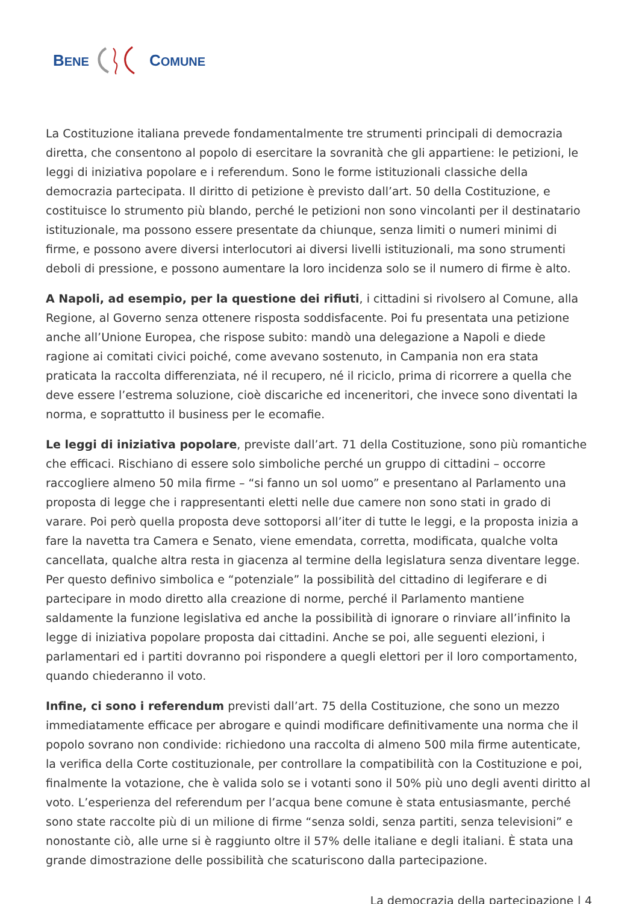BENE COMUNE
La Costituzione italiana prevede fondamentalmente tre strumenti principali di democrazia diretta, che consentono al popolo di esercitare la sovranità che gli appartiene: le petizioni, le leggi di iniziativa popolare e i referendum. Sono le forme istituzionali classiche della democrazia partecipata. Il diritto di petizione è previsto dall’art. 50 della Costituzione, e costituisce lo strumento più blando, perché le petizioni non sono vincolanti per il destinatario istituzionale, ma possono essere presentate da chiunque, senza limiti o numeri minimi di firme, e possono avere diversi interlocutori ai diversi livelli istituzionali, ma sono strumenti deboli di pressione, e possono aumentare la loro incidenza solo se il numero di firme è alto.
A Napoli, ad esempio, per la questione dei rifiuti, i cittadini si rivolsero al Comune, alla Regione, al Governo senza ottenere risposta soddisfacente. Poi fu presentata una petizione anche all’Unione Europea, che rispose subito: mandò una delegazione a Napoli e diede ragione ai comitati civici poiché, come avevano sostenuto, in Campania non era stata praticata la raccolta differenziata, né il recupero, né il riciclo, prima di ricorrere a quella che deve essere l’estrema soluzione, cioè discariche ed inceneritori, che invece sono diventati la norma, e soprattutto il business per le ecomafie.
Le leggi di iniziativa popolare, previste dall’art. 71 della Costituzione, sono più romantiche che efficaci. Rischiano di essere solo simboliche perché un gruppo di cittadini – occorre raccogliere almeno 50 mila firme – “si fanno un sol uomo” e presentano al Parlamento una proposta di legge che i rappresentanti eletti nelle due camere non sono stati in grado di varare. Poi però quella proposta deve sottoporsi all’iter di tutte le leggi, e la proposta inizia a fare la navetta tra Camera e Senato, viene emendata, corretta, modificata, qualche volta cancellata, qualche altra resta in giacenza al termine della legislatura senza diventare legge. Per questo definivo simbolica e “potenziale” la possibilità del cittadino di legiferare e di partecipare in modo diretto alla creazione di norme, perché il Parlamento mantiene saldamente la funzione legislativa ed anche la possibilità di ignorare o rinviare all’infinito la legge di iniziativa popolare proposta dai cittadini. Anche se poi, alle seguenti elezioni, i parlamentari ed i partiti dovranno poi rispondere a quegli elettori per il loro comportamento, quando chiederanno il voto.
Infine, ci sono i referendum previsti dall’art. 75 della Costituzione, che sono un mezzo immediatamente efficace per abrogare e quindi modificare definitivamente una norma che il popolo sovrano non condivide: richiedono una raccolta di almeno 500 mila firme autenticate, la verifica della Corte costituzionale, per controllare la compatibilità con la Costituzione e poi, finalmente la votazione, che è valida solo se i votanti sono il 50% più uno degli aventi diritto al voto. L’esperienza del referendum per l’acqua bene comune è stata entusiasmante, perché sono state raccolte più di un milione di firme “senza soldi, senza partiti, senza televisioni” e nonostante ciò, alle urne si è raggiunto oltre il 57% delle italiane e degli italiani. È stata una grande dimostrazione delle possibilità che scaturiscono dalla partecipazione.
La democrazia della partecipazione | 4